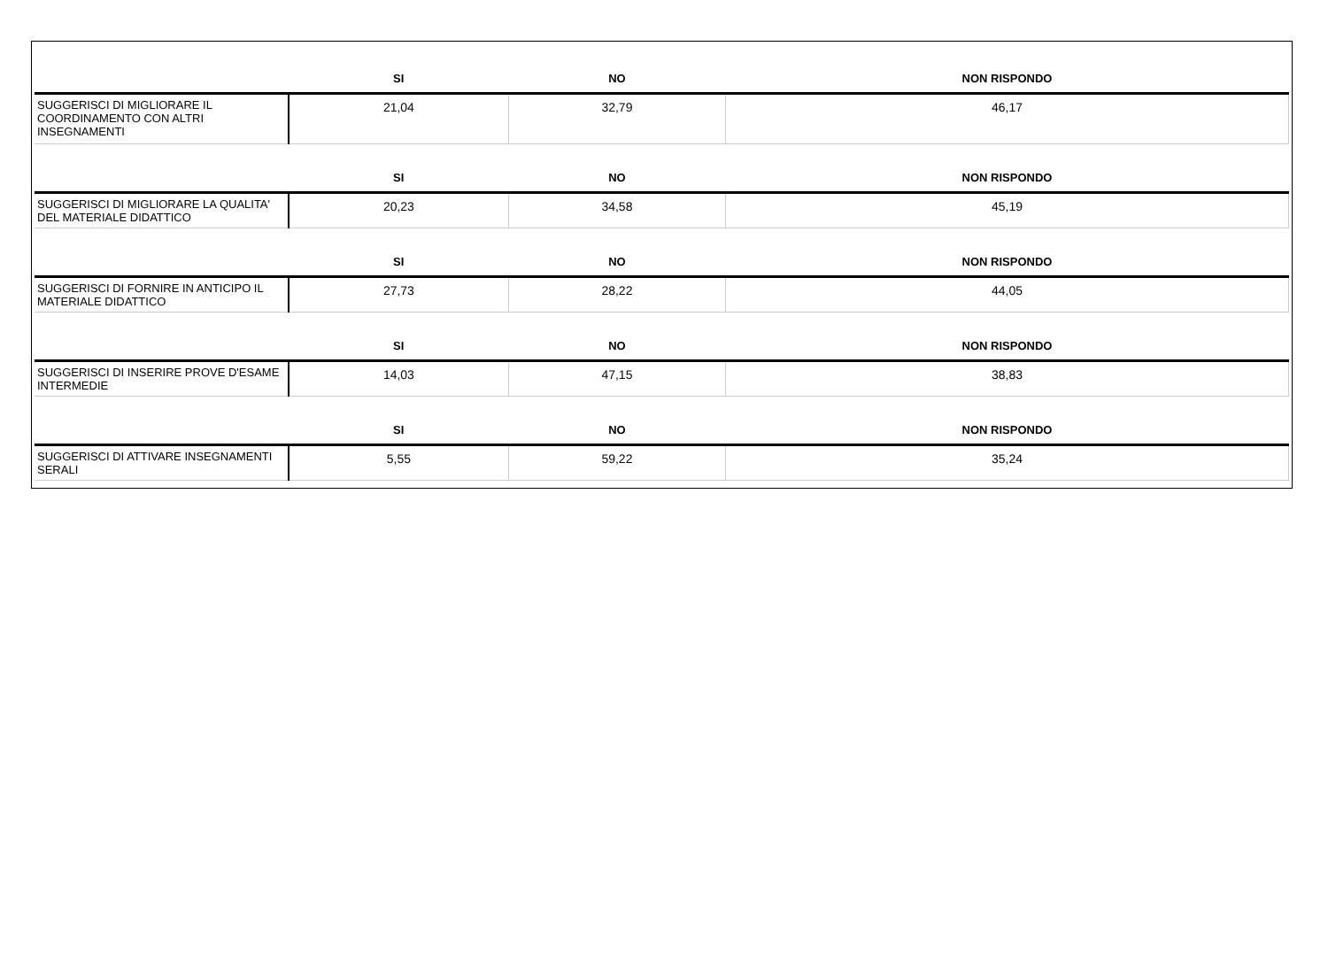| | SI | NO | NON RISPONDO |
| --- | --- | --- | --- |
| SUGGERISCI DI MIGLIORARE IL COORDINAMENTO CON ALTRI INSEGNAMENTI | 21,04 | 32,79 | 46,17 |
| | SI | NO | NON RISPONDO |
| SUGGERISCI DI MIGLIORARE LA QUALITA' DEL MATERIALE DIDATTICO | 20,23 | 34,58 | 45,19 |
| | SI | NO | NON RISPONDO |
| SUGGERISCI DI FORNIRE IN ANTICIPO IL MATERIALE DIDATTICO | 27,73 | 28,22 | 44,05 |
| | SI | NO | NON RISPONDO |
| SUGGERISCI DI INSERIRE PROVE D'ESAME INTERMEDIE | 14,03 | 47,15 | 38,83 |
| | SI | NO | NON RISPONDO |
| SUGGERISCI DI ATTIVARE INSEGNAMENTI SERALI | 5,55 | 59,22 | 35,24 |